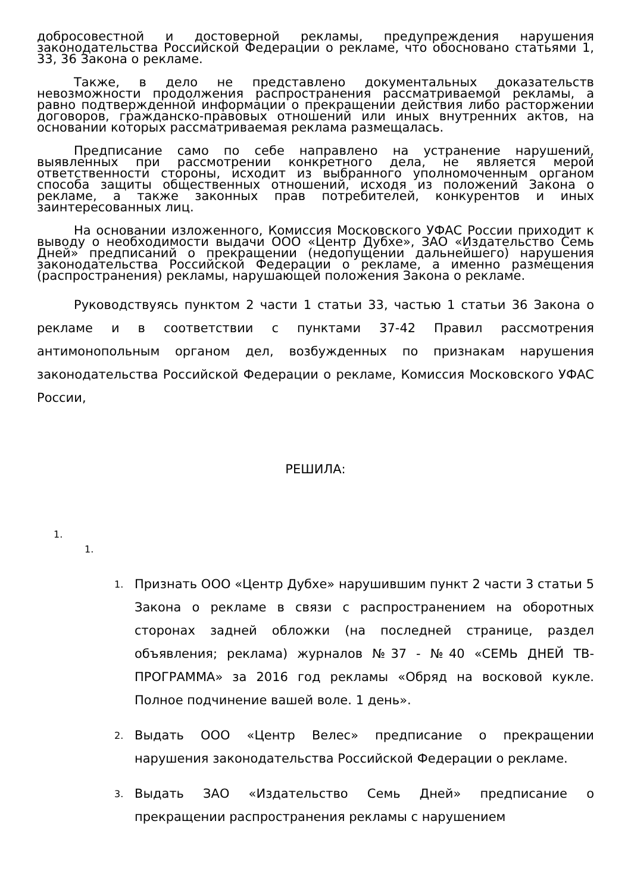добросовестной и достоверной рекламы, предупреждения нарушения законодательства Российской Федерации о рекламе, что обосновано статьями 1, 33, 36 Закона о рекламе.
Также, в дело не представлено документальных доказательств невозможности продолжения распространения рассматриваемой рекламы, а равно подтвержденной информации о прекращении действия либо расторжении договоров, гражданско-правовых отношений или иных внутренних актов, на основании которых рассматриваемая реклама размещалась.
Предписание само по себе направлено на устранение нарушений, выявленных при рассмотрении конкретного дела, не является мерой ответственности стороны, исходит из выбранного уполномоченным органом способа защиты общественных отношений, исходя из положений Закона о рекламе, а также законных прав потребителей, конкурентов и иных заинтересованных лиц.
На основании изложенного, Комиссия Московского УФАС России приходит к выводу о необходимости выдачи ООО «Центр Дубхе», ЗАО «Издательство Семь Дней» предписаний о прекращении (недопущении дальнейшего) нарушения законодательства Российской Федерации о рекламе, а именно размещения (распространения) рекламы, нарушающей положения Закона о рекламе.
Руководствуясь пунктом 2 части 1 статьи 33, частью 1 статьи 36 Закона о рекламе и в соответствии с пунктами 37-42 Правил рассмотрения антимонопольным органом дел, возбужденных по признакам нарушения законодательства Российской Федерации о рекламе, Комиссия Московского УФАС России,
РЕШИЛА:
1.
1.
1. Признать ООО «Центр Дубхе» нарушившим пункт 2 части 3 статьи 5 Закона о рекламе в связи с распространением на оборотных сторонах задней обложки (на последней странице, раздел объявления; реклама) журналов №37 - №40 «СЕМЬ ДНЕЙ ТВ-ПРОГРАММА» за 2016 год рекламы «Обряд на восковой кукле. Полное подчинение вашей воле. 1 день».
2. Выдать ООО «Центр Велес» предписание о прекращении нарушения законодательства Российской Федерации о рекламе.
3. Выдать ЗАО «Издательство Семь Дней» предписание о прекращении распространения рекламы с нарушением